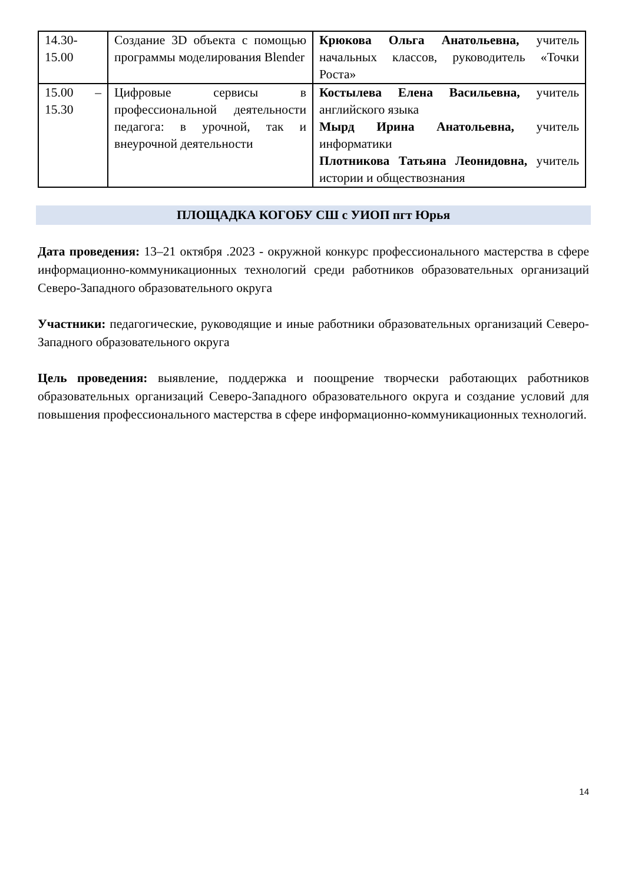| 14.30- 15.00 | Создание 3D объекта с помощью программы моделирования Blender | Крюкова Ольга Анатольевна, учитель начальных классов, руководитель «Точки Роста» |
| 15.00 – 15.30 | Цифровые сервисы в профессиональной деятельности педагога: в урочной, так и внеурочной деятельности | Костылева Елена Васильевна, учитель английского языка Мырд Ирина Анатольевна, учитель информатики Плотникова Татьяна Леонидовна, учитель истории и обществознания |
ПЛОЩАДКА КОГОБУ СШ с УИОП пгт Юрья
Дата проведения: 13–21 октября .2023 - окружной конкурс профессионального мастерства в сфере информационно-коммуникационных технологий среди работников образовательных организаций Северо-Западного образовательного округа
Участники: педагогические, руководящие и иные работники образовательных организаций Северо-Западного образовательного округа
Цель проведения: выявление, поддержка и поощрение творчески работающих работников образовательных организаций Северо-Западного образовательного округа и создание условий для повышения профессионального мастерства в сфере информационно-коммуникационных технологий.
14